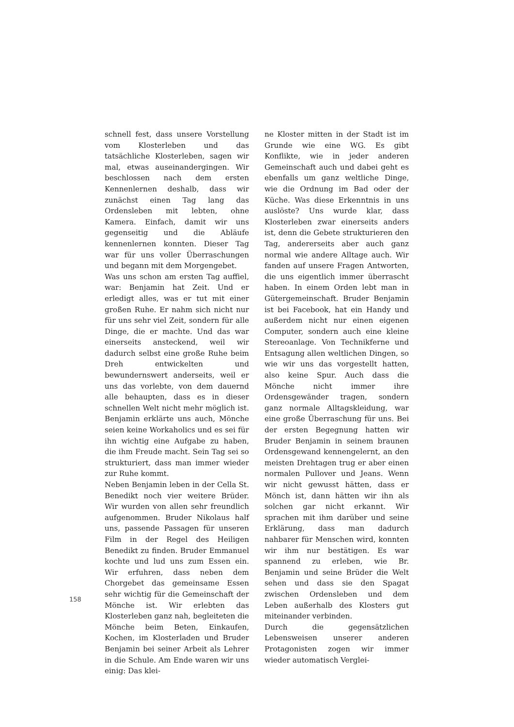schnell fest, dass unsere Vorstellung vom Klosterleben und das tatsächliche Klosterleben, sagen wir mal, etwas auseinandergingen. Wir beschlossen nach dem ersten Kennenlernen deshalb, dass wir zunächst einen Tag lang das Ordensleben mit lebten, ohne Kamera. Einfach, damit wir uns gegenseitig und die Abläufe kennenlernen konnten. Dieser Tag war für uns voller Überraschungen und begann mit dem Morgengebet.
Was uns schon am ersten Tag auffiel, war: Benjamin hat Zeit. Und er erledigt alles, was er tut mit einer großen Ruhe. Er nahm sich nicht nur für uns sehr viel Zeit, sondern für alle Dinge, die er machte. Und das war einerseits ansteckend, weil wir dadurch selbst eine große Ruhe beim Dreh entwickelten und bewundernswert anderseits, weil er uns das vorlebte, von dem dauernd alle behaupten, dass es in dieser schnellen Welt nicht mehr möglich ist. Benjamin erklärte uns auch, Mönche seien keine Workaholics und es sei für ihn wichtig eine Aufgabe zu haben, die ihm Freude macht. Sein Tag sei so strukturiert, dass man immer wieder zur Ruhe kommt.
Neben Benjamin leben in der Cella St. Benedikt noch vier weitere Brüder. Wir wurden von allen sehr freundlich aufgenommen. Bruder Nikolaus half uns, passende Passagen für unseren Film in der Regel des Heiligen Benedikt zu finden. Bruder Emmanuel kochte und lud uns zum Essen ein. Wir erfuhren, dass neben dem Chorgebet das gemeinsame Essen sehr wichtig für die Gemeinschaft der Mönche ist. Wir erlebten das Klosterleben ganz nah, begleiteten die Mönche beim Beten, Einkaufen, Kochen, im Klosterladen und Bruder Benjamin bei seiner Arbeit als Lehrer in die Schule. Am Ende waren wir uns einig: Das klei-
ne Kloster mitten in der Stadt ist im Grunde wie eine WG. Es gibt Konflikte, wie in jeder anderen Gemeinschaft auch und dabei geht es ebenfalls um ganz weltliche Dinge, wie die Ordnung im Bad oder der Küche. Was diese Erkenntnis in uns auslöste? Uns wurde klar, dass Klosterleben zwar einerseits anders ist, denn die Gebete strukturieren den Tag, andererseits aber auch ganz normal wie andere Alltage auch. Wir fanden auf unsere Fragen Antworten, die uns eigentlich immer überrascht haben. In einem Orden lebt man in Gütergemeinschaft. Bruder Benjamin ist bei Facebook, hat ein Handy und außerdem nicht nur einen eigenen Computer, sondern auch eine kleine Stereoanlage. Von Technikferne und Entsagung allen weltlichen Dingen, so wie wir uns das vorgestellt hatten, also keine Spur. Auch dass die Mönche nicht immer ihre Ordensgewänder tragen, sondern ganz normale Alltagskleidung, war eine große Überraschung für uns. Bei der ersten Begegnung hatten wir Bruder Benjamin in seinem braunen Ordensgewand kennengelernt, an den meisten Drehtagen trug er aber einen normalen Pullover und Jeans. Wenn wir nicht gewusst hätten, dass er Mönch ist, dann hätten wir ihn als solchen gar nicht erkannt. Wir sprachen mit ihm darüber und seine Erklärung, dass man dadurch nahbarer für Menschen wird, konnten wir ihm nur bestätigen. Es war spannend zu erleben, wie Br. Benjamin und seine Brüder die Welt sehen und dass sie den Spagat zwischen Ordensleben und dem Leben außerhalb des Klosters gut miteinander verbinden.
Durch die gegensätzlichen Lebensweisen unserer anderen Protagonisten zogen wir immer wieder automatisch Verglei-
158